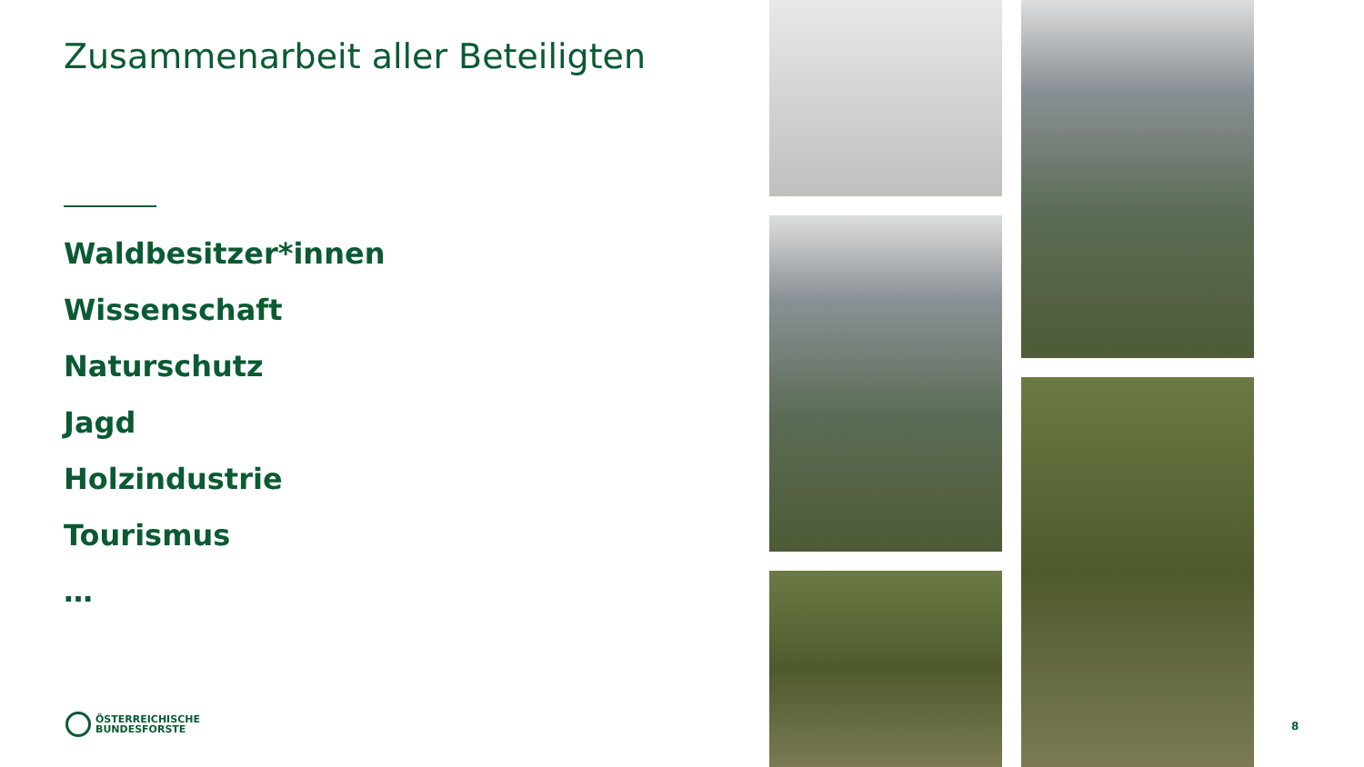Zusammenarbeit aller Beteiligten
Waldbesitzer*innen
Wissenschaft
Naturschutz
Jagd
Holzindustrie
Tourismus
…
ÖSTERREICHISCHE
BUNDESFORSTE
8